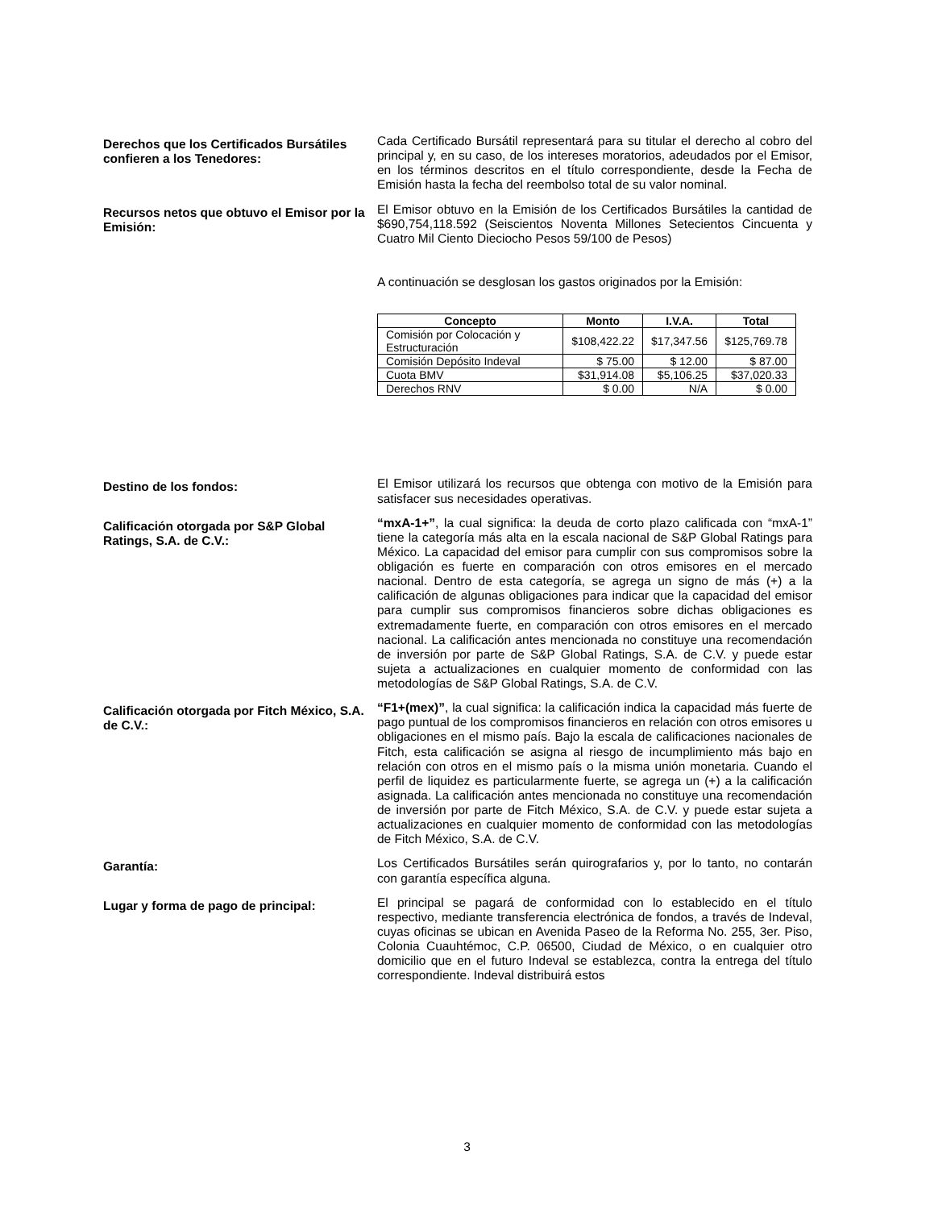Derechos que los Certificados Bursátiles confieren a los Tenedores:
Cada Certificado Bursátil representará para su titular el derecho al cobro del principal y, en su caso, de los intereses moratorios, adeudados por el Emisor, en los términos descritos en el título correspondiente, desde la Fecha de Emisión hasta la fecha del reembolso total de su valor nominal.
Recursos netos que obtuvo el Emisor por la Emisión:
El Emisor obtuvo en la Emisión de los Certificados Bursátiles la cantidad de $690,754,118.592 (Seiscientos Noventa Millones Setecientos Cincuenta y Cuatro Mil Ciento Dieciocho Pesos 59/100 de Pesos)
A continuación se desglosan los gastos originados por la Emisión:
| Concepto | Monto | I.V.A. | Total |
| --- | --- | --- | --- |
| Comisión por Colocación y Estructuración | $108,422.22 | $17,347.56 | $125,769.78 |
| Comisión Depósito Indeval | $ 75.00 | $ 12.00 | $ 87.00 |
| Cuota BMV | $31,914.08 | $5,106.25 | $37,020.33 |
| Derechos RNV | $ 0.00 | N/A | $ 0.00 |
Destino de los fondos:
El Emisor utilizará los recursos que obtenga con motivo de la Emisión para satisfacer sus necesidades operativas.
Calificación otorgada por S&P Global Ratings, S.A. de C.V.:
“mxA-1+”, la cual significa: la deuda de corto plazo calificada con “mxA-1” tiene la categoría más alta en la escala nacional de S&P Global Ratings para México. La capacidad del emisor para cumplir con sus compromisos sobre la obligación es fuerte en comparación con otros emisores en el mercado nacional. Dentro de esta categoría, se agrega un signo de más (+) a la calificación de algunas obligaciones para indicar que la capacidad del emisor para cumplir sus compromisos financieros sobre dichas obligaciones es extremadamente fuerte, en comparación con otros emisores en el mercado nacional. La calificación antes mencionada no constituye una recomendación de inversión por parte de S&P Global Ratings, S.A. de C.V. y puede estar sujeta a actualizaciones en cualquier momento de conformidad con las metodologías de S&P Global Ratings, S.A. de C.V.
Calificación otorgada por Fitch México, S.A. de C.V.:
“F1+(mex)”, la cual significa: la calificación indica la capacidad más fuerte de pago puntual de los compromisos financieros en relación con otros emisores u obligaciones en el mismo país. Bajo la escala de calificaciones nacionales de Fitch, esta calificación se asigna al riesgo de incumplimiento más bajo en relación con otros en el mismo país o la misma unión monetaria. Cuando el perfil de liquidez es particularmente fuerte, se agrega un (+) a la calificación asignada. La calificación antes mencionada no constituye una recomendación de inversión por parte de Fitch México, S.A. de C.V. y puede estar sujeta a actualizaciones en cualquier momento de conformidad con las metodologías de Fitch México, S.A. de C.V.
Garantía:
Los Certificados Bursátiles serán quirografarios y, por lo tanto, no contarán con garantía específica alguna.
Lugar y forma de pago de principal:
El principal se pagará de conformidad con lo establecido en el título respectivo, mediante transferencia electrónica de fondos, a través de Indeval, cuyas oficinas se ubican en Avenida Paseo de la Reforma No. 255, 3er. Piso, Colonia Cuauhtémoc, C.P. 06500, Ciudad de México, o en cualquier otro domicilio que en el futuro Indeval se establezca, contra la entrega del título correspondiente. Indeval distribuirá estos
3